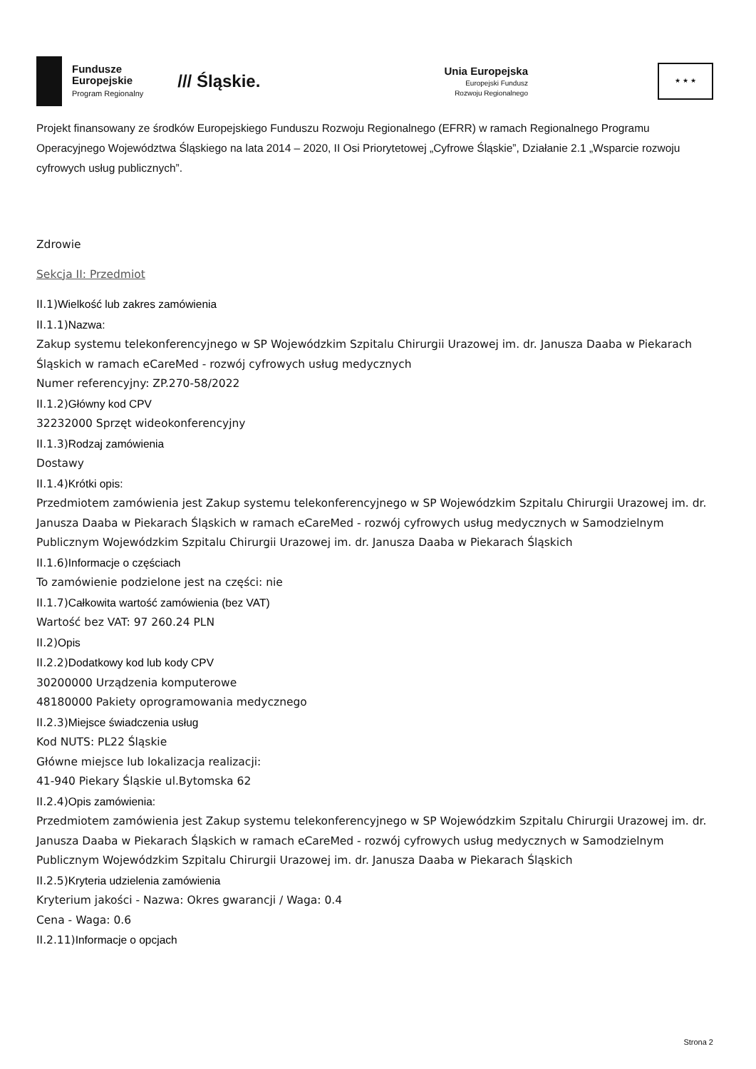Fundusze
Europejskie
Program Regionalny
/// Śląskie.
Unia Europejska
Europejski Fundusz
Rozwoju Regionalnego
★ ★ ★
Projekt finansowany ze środków Europejskiego Funduszu Rozwoju Regionalnego (EFRR) w ramach Regionalnego Programu Operacyjnego Województwa Śląskiego na lata 2014 – 2020, II Osi Priorytetowej „Cyfrowe Śląskie”, Działanie 2.1 „Wsparcie rozwoju cyfrowych usług publicznych”.
Zdrowie
Sekcja II: Przedmiot
II.1)Wielkość lub zakres zamówienia
II.1.1)Nazwa:
Zakup systemu telekonferencyjnego w SP Wojewódzkim Szpitalu Chirurgii Urazowej im. dr. Janusza Daaba w Piekarach Śląskich w ramach eCareMed - rozwój cyfrowych usług medycznych
Numer referencyjny: ZP.270-58/2022
II.1.2)Główny kod CPV
32232000 Sprzęt wideokonferencyjny
II.1.3)Rodzaj zamówienia
Dostawy
II.1.4)Krótki opis:
Przedmiotem zamówienia jest Zakup systemu telekonferencyjnego w SP Wojewódzkim Szpitalu Chirurgii Urazowej im. dr. Janusza Daaba w Piekarach Śląskich w ramach eCareMed - rozwój cyfrowych usług medycznych w Samodzielnym Publicznym Wojewódzkim Szpitalu Chirurgii Urazowej im. dr. Janusza Daaba w Piekarach Śląskich
II.1.6)Informacje o częściach
To zamówienie podzielone jest na części: nie
II.1.7)Całkowita wartość zamówienia (bez VAT)
Wartość bez VAT: 97 260.24 PLN
II.2)Opis
II.2.2)Dodatkowy kod lub kody CPV
30200000 Urządzenia komputerowe
48180000 Pakiety oprogramowania medycznego
II.2.3)Miejsce świadczenia usług
Kod NUTS: PL22 Śląskie
Główne miejsce lub lokalizacja realizacji:
41-940 Piekary Śląskie ul.Bytomska 62
II.2.4)Opis zamówienia:
Przedmiotem zamówienia jest Zakup systemu telekonferencyjnego w SP Wojewódzkim Szpitalu Chirurgii Urazowej im. dr. Janusza Daaba w Piekarach Śląskich w ramach eCareMed - rozwój cyfrowych usług medycznych w Samodzielnym Publicznym Wojewódzkim Szpitalu Chirurgii Urazowej im. dr. Janusza Daaba w Piekarach Śląskich
II.2.5)Kryteria udzielenia zamówienia
Kryterium jakości - Nazwa: Okres gwarancji / Waga: 0.4
Cena - Waga: 0.6
II.2.11)Informacje o opcjach
Strona 2